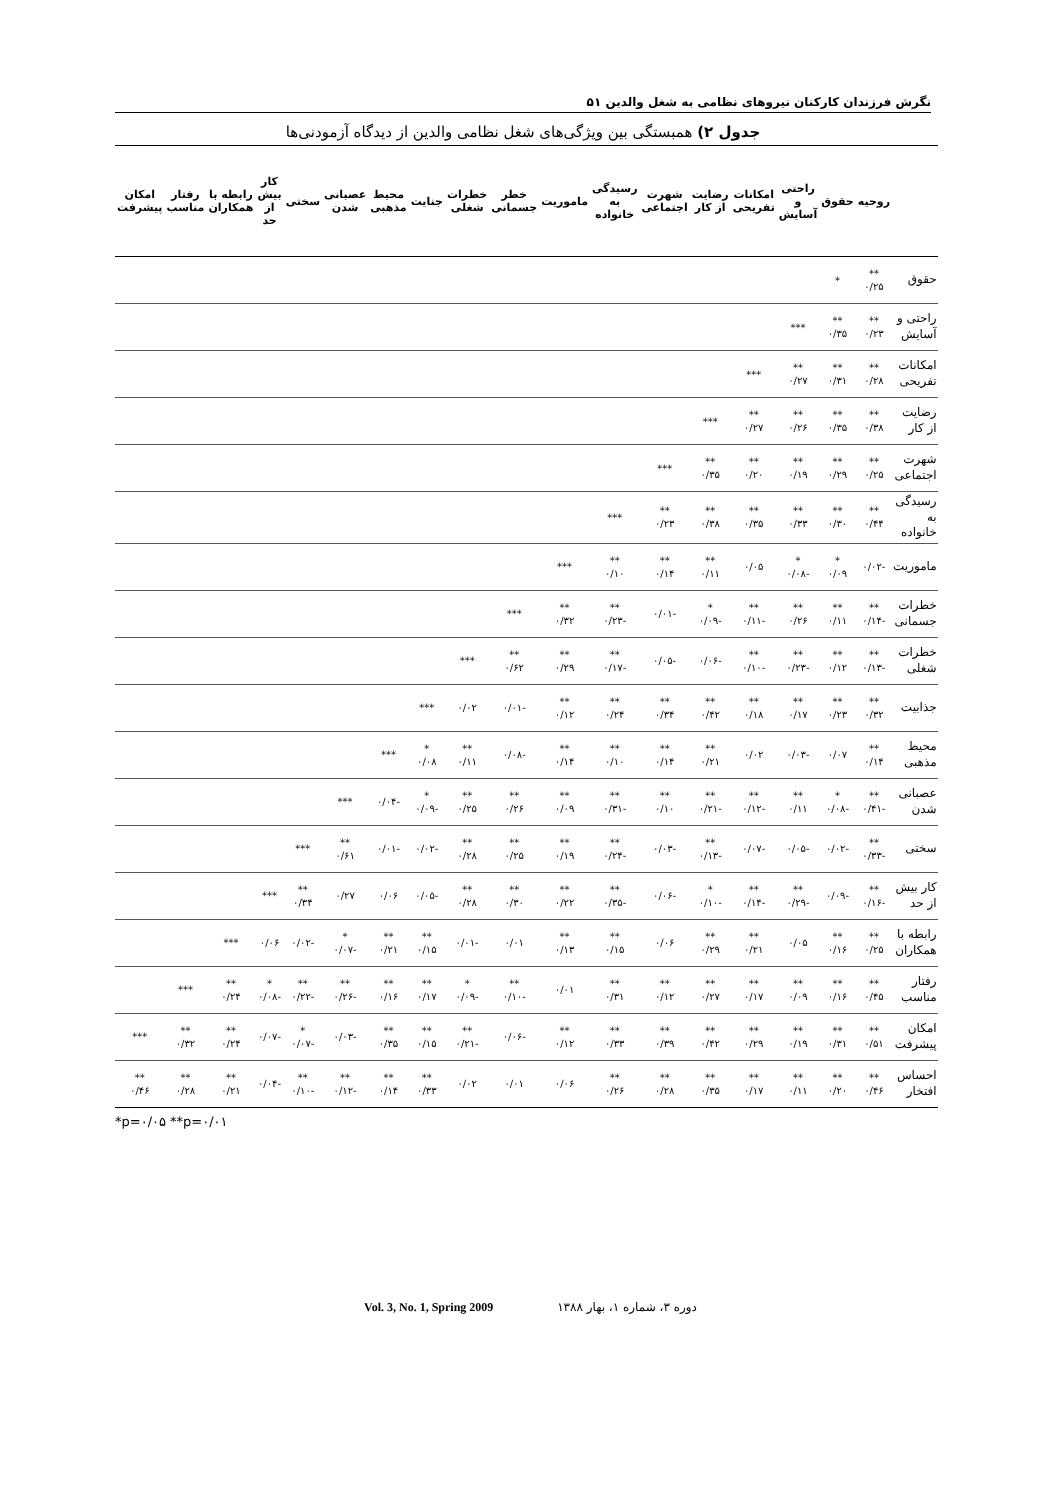نگرش فرزندان کارکنان نیروهای نظامی به شغل والدین ۵۱
جدول ۲) همبستگی بین ویژگی‌های شغل نظامی والدین از دیدگاه آزمودنی‌ها
| | روحیه | حقوق | راحتی و آسایش | امکانات تفریحی | رضایت از کار | شهرت اجتماعی | رسیدگی به خانواده | ماموریت | خطر جسمانی | خطرات شغلی | جنایت | محیط مذهبی | عصبانی شدن | سختی | کار بیش از حد | رابطه با همکاران | رفتار مناسب | امکان پیشرفت |
| --- | --- | --- | --- | --- | --- | --- | --- | --- | --- | --- | --- | --- | --- | --- | --- | --- | --- | --- |
| حقوق | ** ۰/۲۵ | * | | | | | | | | | | | | | | | | |
| راحتی و آسایش | ** ۰/۲۳ | ** ۰/۳۵ | *** | | | | | | | | | | | | | | | |
| امکانات تفریحی | ** ۰/۲۸ | ** ۰/۳۱ | ** ۰/۲۷ | *** | | | | | | | | | | | | | | |
| رضایت از کار | ** ۰/۳۸ | ** ۰/۳۵ | ** ۰/۲۶ | ** ۰/۲۷ | *** | | | | | | | | | | | | | |
| شهرت اجتماعی | ** ۰/۲۵ | ** ۰/۲۹ | ** ۰/۱۹ | ** ۰/۲۰ | ** ۰/۳۵ | *** | | | | | | | | | | | | |
| رسیدگی به خانواده | ** ۰/۴۴ | ** ۰/۳۰ | ** ۰/۳۳ | ** ۰/۳۵ | ** ۰/۳۸ | ** ۰/۲۳ | *** | | | | | | | | | | | |
| ماموریت | -۰/۰۲ | * ۰/۰۹ | * -۰/۰۸ | ۰/۰۵ | ** ۰/۱۱ | ** ۰/۱۴ | ** ۰/۱۰ | *** | | | | | | | | | | |
| خطرات جسمانی | ** -۰/۱۴ | ** ۰/۱۱ | ** ۰/۲۶ | ** -۰/۱۱ | * -۰/۰۹ | -۰/۰۱ | ** -۰/۲۳ | ** ۰/۳۲ | *** | | | | | | | | | |
| خطرات شغلی | ** -۰/۱۳ | ** ۰/۱۲ | ** -۰/۲۳ | ** -۰/۱۰ | -۰/۰۶ | -۰/۰۵ | ** -۰/۱۷ | ** ۰/۲۹ | ** ۰/۶۲ | *** | | | | | | | | |
| جذابیت | ** ۰/۳۲ | ** ۰/۲۳ | ** ۰/۱۷ | ** ۰/۱۸ | ** ۰/۴۲ | ** ۰/۳۴ | ** ۰/۲۴ | ** ۰/۱۲ | -۰/۰۱ | ۰/۰۲ | *** | | | | | | | |
| محیط مذهبی | ** ۰/۱۴ | ۰/۰۷ | -۰/۰۳ | ۰/۰۲ | ** ۰/۲۱ | ** ۰/۱۴ | ** ۰/۱۰ | ** ۰/۱۴ | -۰/۰۸ | ** ۰/۱۱ | * ۰/۰۸ | *** | | | | | | |
| عصبانی شدن | ** -۰/۴۱ | * -۰/۰۸ | ** ۰/۱۱ | ** -۰/۱۲ | ** -۰/۲۱ | ** ۰/۱۰ | ** -۰/۳۱ | ** ۰/۰۹ | ** ۰/۲۶ | ** ۰/۲۵ | * -۰/۰۹ | -۰/۰۴ | *** | | | | | |
| سختی | ** -۰/۳۳ | -۰/۰۲ | -۰/۰۵ | -۰/۰۷ | ** -۰/۱۳ | -۰/۰۳ | ** -۰/۲۴ | ** ۰/۱۹ | ** ۰/۲۵ | ** ۰/۲۸ | -۰/۰۲ | -۰/۰۱ | ** ۰/۶۱ | *** | | | | |
| کار بیش از حد | ** -۰/۱۶ | -۰/۰۹ | ** -۰/۲۹ | ** -۰/۱۴ | * -۰/۱۰ | -۰/۰۶ | ** -۰/۳۵ | ** ۰/۲۲ | ** ۰/۳۰ | ** ۰/۲۸ | -۰/۰۵ | ۰/۰۶ | ۰/۲۷ | ** ۰/۳۴ | *** | | | |
| رابطه با همکاران | ** ۰/۲۵ | ** ۰/۱۶ | ۰/۰۵ | ** ۰/۲۱ | ** ۰/۲۹ | ۰/۰۶ | ** ۰/۱۵ | ** ۰/۱۳ | ۰/۰۱ | -۰/۰۱ | ** ۰/۱۵ | ** ۰/۲۱ | * -۰/۰۷ | -۰/۰۲ | ۰/۰۶ | *** | | |
| رفتار مناسب | ** ۰/۴۵ | ** ۰/۱۶ | ** ۰/۰۹ | ** ۰/۱۷ | ** ۰/۲۷ | ** ۰/۱۲ | ** ۰/۳۱ | ۰/۰۱ | ** -۰/۱۰ | * -۰/۰۹ | ** ۰/۱۷ | ** ۰/۱۶ | ** -۰/۲۶ | ** -۰/۲۲ | * -۰/۰۸ | ** ۰/۲۴ | *** | |
| امکان پیشرفت | ** ۰/۵۱ | ** ۰/۳۱ | ** ۰/۱۹ | ** ۰/۲۹ | ** ۰/۴۲ | ** ۰/۳۹ | ** ۰/۳۳ | ** ۰/۱۲ | -۰/۰۶ | ** -۰/۲۱ | ** ۰/۱۵ | ** ۰/۳۵ | -۰/۰۳ | * -۰/۰۷ | -۰/۰۷ | ** ۰/۲۴ | ** ۰/۳۲ | *** |
| احساس افتخار | ** ۰/۴۶ | ** ۰/۲۰ | ** ۰/۱۱ | ** ۰/۱۷ | ** ۰/۳۵ | ** ۰/۲۸ | ** ۰/۲۶ | ۰/۰۶ | ۰/۰۱ | ۰/۰۲ | ** ۰/۳۳ | ** ۰/۱۴ | ** -۰/۱۲ | ** -۰/۱۰ | -۰/۰۴ | ** ۰/۲۱ | ** ۰/۲۸ | ** ۰/۴۶ |
*p=۰/۰۵ **p=۰/۰۱
Vol. 3, No. 1, Spring 2009 دوره ۳، شماره ۱، بهار ۱۳۸۸